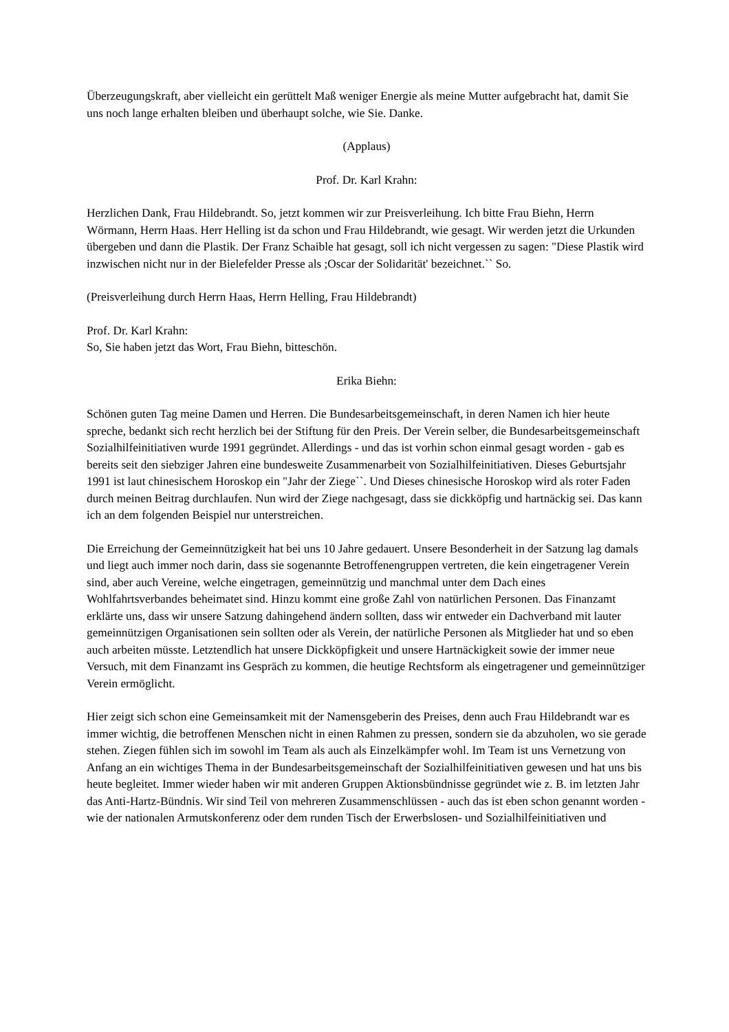Überzeugungskraft, aber vielleicht ein gerüttelt Maß weniger Energie als meine Mutter aufgebracht hat, damit Sie uns noch lange erhalten bleiben und überhaupt solche, wie Sie. Danke.
(Applaus)
Prof. Dr. Karl Krahn:
Herzlichen Dank, Frau Hildebrandt. So, jetzt kommen wir zur Preisverleihung. Ich bitte Frau Biehn, Herrn Wörmann, Herrn Haas. Herr Helling ist da schon und Frau Hildebrandt, wie gesagt. Wir werden jetzt die Urkunden übergeben und dann die Plastik. Der Franz Schaible hat gesagt, soll ich nicht vergessen zu sagen: "Diese Plastik wird inzwischen nicht nur in der Bielefelder Presse als ;Oscar der Solidarität' bezeichnet.`` So.
(Preisverleihung durch Herrn Haas, Herrn Helling, Frau Hildebrandt)
Prof. Dr. Karl Krahn:
So, Sie haben jetzt das Wort, Frau Biehn, bitteschön.
Erika Biehn:
Schönen guten Tag meine Damen und Herren. Die Bundesarbeitsgemeinschaft, in deren Namen ich hier heute spreche, bedankt sich recht herzlich bei der Stiftung für den Preis. Der Verein selber, die Bundesarbeitsgemeinschaft Sozialhilfeinitiativen wurde 1991 gegründet. Allerdings - und das ist vorhin schon einmal gesagt worden - gab es bereits seit den siebziger Jahren eine bundesweite Zusammenarbeit von Sozialhilfeinitiativen. Dieses Geburtsjahr 1991 ist laut chinesischem Horoskop ein "Jahr der Ziege``. Und Dieses chinesische Horoskop wird als roter Faden durch meinen Beitrag durchlaufen. Nun wird der Ziege nachgesagt, dass sie dickköpfig und hartnäckig sei. Das kann ich an dem folgenden Beispiel nur unterstreichen.
Die Erreichung der Gemeinnützigkeit hat bei uns 10 Jahre gedauert. Unsere Besonderheit in der Satzung lag damals und liegt auch immer noch darin, dass sie sogenannte Betroffenengruppen vertreten, die kein eingetragener Verein sind, aber auch Vereine, welche eingetragen, gemeinnützig und manchmal unter dem Dach eines Wohlfahrtsverbandes beheimatet sind. Hinzu kommt eine große Zahl von natürlichen Personen. Das Finanzamt erklärte uns, dass wir unsere Satzung dahingehend ändern sollten, dass wir entweder ein Dachverband mit lauter gemeinnützigen Organisationen sein sollten oder als Verein, der natürliche Personen als Mitglieder hat und so eben auch arbeiten müsste. Letztendlich hat unsere Dickköpfigkeit und unsere Hartnäckigkeit sowie der immer neue Versuch, mit dem Finanzamt ins Gespräch zu kommen, die heutige Rechtsform als eingetragener und gemeinnütziger Verein ermöglicht.
Hier zeigt sich schon eine Gemeinsamkeit mit der Namensgeberin des Preises, denn auch Frau Hildebrandt war es immer wichtig, die betroffenen Menschen nicht in einen Rahmen zu pressen, sondern sie da abzuholen, wo sie gerade stehen. Ziegen fühlen sich im sowohl im Team als auch als Einzelkämpfer wohl. Im Team ist uns Vernetzung von Anfang an ein wichtiges Thema in der Bundesarbeitsgemeinschaft der Sozialhilfeinitiativen gewesen und hat uns bis heute begleitet. Immer wieder haben wir mit anderen Gruppen Aktionsbündnisse gegründet wie z. B. im letzten Jahr das Anti-Hartz-Bündnis. Wir sind Teil von mehreren Zusammenschlüssen - auch das ist eben schon genannt worden - wie der nationalen Armutskonferenz oder dem runden Tisch der Erwerbslosen- und Sozialhilfeinitiativen und